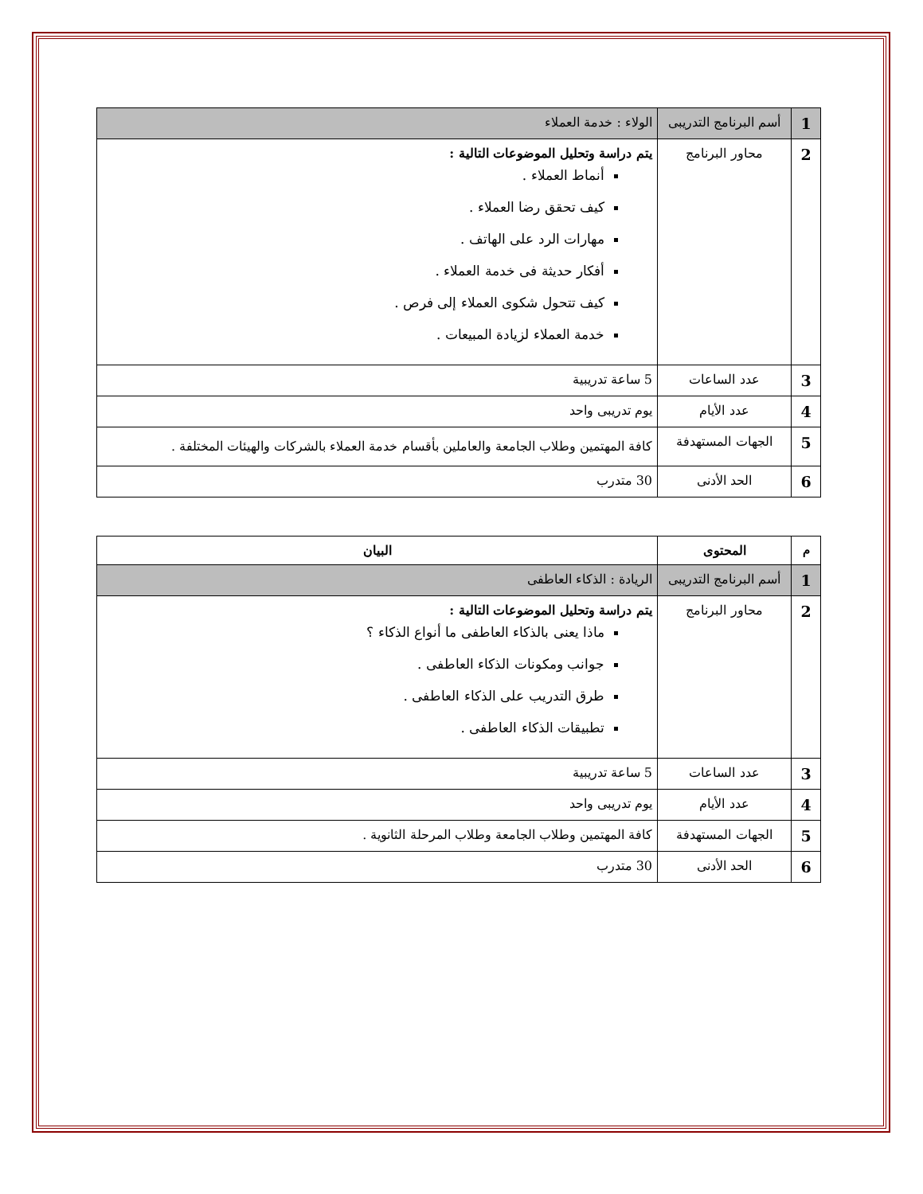| 1 | أسم البرنامج التدريبى | الولاء : خدمة العملاء |
| 2 | محاور البرنامج | يتم دراسة وتحليل الموضوعات التالية : أنماط العملاء . كيف تحقق رضا العملاء . مهارات الرد على الهاتف . أفكار حديثة فى خدمة العملاء . كيف تتحول شكوى العملاء إلى فرص . خدمة العملاء لزيادة المبيعات . |
| 3 | عدد الساعات | 5 ساعة تدريبية |
| 4 | عدد الأيام | يوم تدريبى واحد |
| 5 | الجهات المستهدفة | كافة المهتمين وطلاب الجامعة والعاملين بأقسام خدمة العملاء بالشركات والهيئات المختلفة . |
| 6 | الحد الأدنى | 30 متدرب |
| م | المحتوى | البيان |
| --- | --- | --- |
| 1 | أسم البرنامج التدريبى | الريادة : الذكاء العاطفى |
| 2 | محاور البرنامج | يتم دراسة وتحليل الموضوعات التالية : ماذا يعنى بالذكاء العاطفى ما أنواع الذكاء ؟ جوانب ومكونات الذكاء العاطفى . طرق التدريب على الذكاء العاطفى . تطبيقات الذكاء العاطفى . |
| 3 | عدد الساعات | 5 ساعة تدريبية |
| 4 | عدد الأيام | يوم تدريبى واحد |
| 5 | الجهات المستهدفة | كافة المهتمين وطلاب الجامعة وطلاب المرحلة الثانوية . |
| 6 | الحد الأدنى | 30 متدرب |